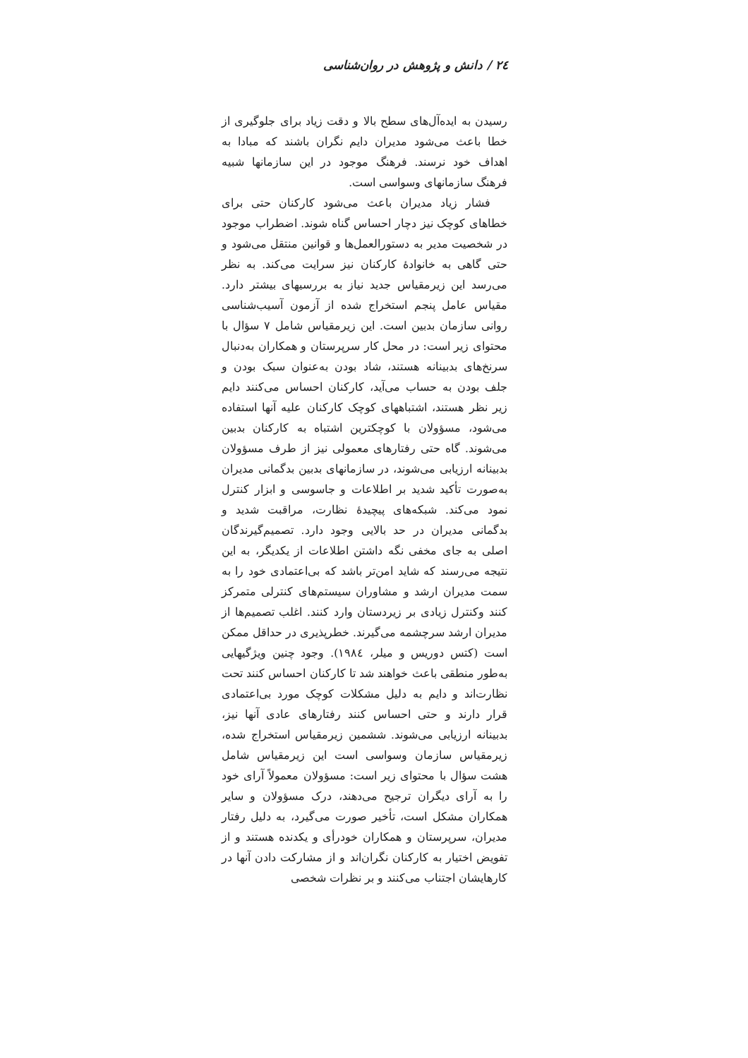۲٤ / دانش و پژوهش در روان‌شناسی
رسیدن به ایده‌آل‌های سطح بالا و دقت زیاد برای جلوگیری از خطا باعث می‌شود مدیران دایم نگران باشند که مبادا به اهداف خود نرسند. فرهنگ موجود در این سازمانها شبیه فرهنگ سازمانهای وسواسی است.
فشار زیاد مدیران باعث می‌شود کارکنان حتی برای خطاهای کوچک نیز دچار احساس گناه شوند. اضطراب موجود در شخصیت مدیر به دستورالعمل‌ها و قوانین منتقل می‌شود و حتی گاهی به خانوادهٔ کارکنان نیز سرایت می‌کند. به نظر می‌رسد این زیرمقیاس جدید نیاز به بررسیهای بیشتر دارد. مقیاس عامل پنجم استخراج شده از آزمون آسیب‌شناسی روانی سازمان بدبین است. این زیرمقیاس شامل ۷ سؤال با محتوای زیر است: در محل کار سرپرستان و همکاران به‌دنبال سرنخ‌های بدبینانه هستند، شاد بودن به‌عنوان سبک بودن و جلف بودن به حساب می‌آید، کارکنان احساس می‌کنند دایم زیر نظر هستند، اشتباههای کوچک کارکنان علیه آنها استفاده می‌شود، مسؤولان با کوچکترین اشتباه به کارکنان بدبین می‌شوند. گاه حتی رفتارهای معمولی نیز از طرف مسؤولان بدبینانه ارزیابی می‌شوند، در سازمانهای بدبین بدگمانی مدیران به‌صورت تأکید شدید بر اطلاعات و جاسوسی و ابزار کنترل نمود می‌کند. شبکه‌های پیچیدهٔ نظارت، مراقبت شدید و بدگمانی مدیران در حد بالایی وجود دارد. تصمیم‌گیرندگان اصلی به جای مخفی نگه داشتن اطلاعات از یکدیگر، به این نتیجه می‌رسند که شاید امن‌تر باشد که بی‌اعتمادی خود را به سمت مدیران ارشد و مشاوران سیستم‌های کنترلی متمرکز کنند وکنترل زیادی بر زیردستان وارد کنند. اغلب تصمیم‌ها از مدیران ارشد سرچشمه می‌گیرند. خطرپذیری در حداقل ممکن است (کتس دوریس و میلر، ۱۹۸٤). وجود چنین ویژگیهایی به‌طور منطقی باعث خواهند شد تا کارکنان احساس کنند تحت نظارت‌اند و دایم به دلیل مشکلات کوچک مورد بی‌اعتمادی قرار دارند و حتی احساس کنند رفتارهای عادی آنها نیز، بدبینانه ارزیابی می‌شوند. ششمین زیرمقیاس استخراج شده، زیرمقیاس سازمان وسواسی است این زیرمقیاس شامل هشت سؤال با محتوای زیر است: مسؤولان معمولاً آرای خود را به آرای دیگران ترجیح می‌دهند، درک مسؤولان و سایر همکاران مشکل است، تأخیر صورت می‌گیرد، به دلیل رفتار مدیران، سرپرستان و همکاران خودرأی و یکدنده هستند و از تفویض اختیار به کارکنان نگران‌اند و از مشارکت دادن آنها در کارهایشان اجتناب می‌کنند و بر نظرات شخصی